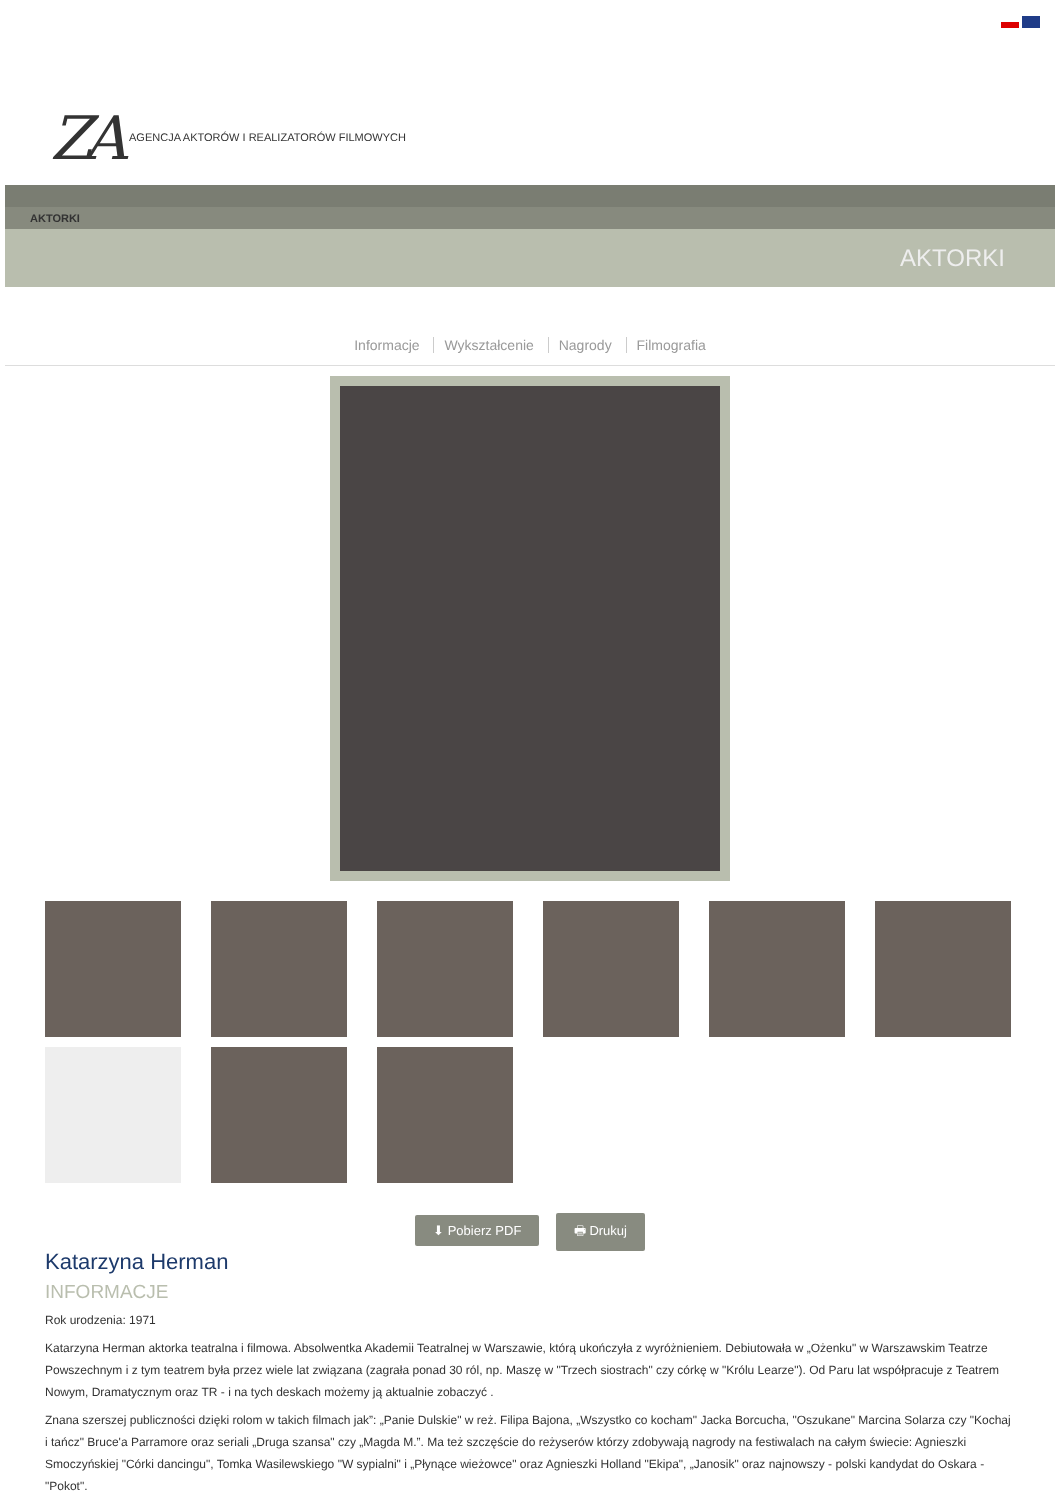ZA AGENCJA AKTORÓW I REALIZATORÓW FILMOWYCH
AKTORKI
AKTORKI
Informacje Wykształcenie Nagrody Filmografia
⬇ Pobierz PDF 🖶 Drukuj
Katarzyna Herman
INFORMACJE
Rok urodzenia: 1971
Katarzyna Herman aktorka teatralna i filmowa. Absolwentka Akademii Teatralnej w Warszawie, którą ukończyła z wyróżnieniem. Debiutowała w „Ożenku" w Warszawskim Teatrze Powszechnym i z tym teatrem była przez wiele lat związana (zagrała ponad 30 ról, np. Maszę w "Trzech siostrach" czy córkę w "Królu Learze"). Od Paru lat współpracuje z Teatrem Nowym, Dramatycznym oraz TR - i na tych deskach możemy ją aktualnie zobaczyć .
Znana szerszej publiczności dzięki rolom w takich filmach jak”: „Panie Dulskie" w reż. Filipa Bajona, „Wszystko co kocham" Jacka Borcucha, "Oszukane" Marcina Solarza czy "Kochaj i tańcz" Bruce'a Parramore oraz seriali „Druga szansa" czy „Magda M.”. Ma też szczęście do reżyserów którzy zdobywają nagrody na festiwalach na całym świecie: Agnieszki Smoczyńskiej "Córki dancingu", Tomka Wasilewskiego "W sypialni" i „Płynące wieżowce" oraz Agnieszki Holland "Ekipa", „Janosik" oraz najnowszy - polski kandydat do Oskara - "Pokot".